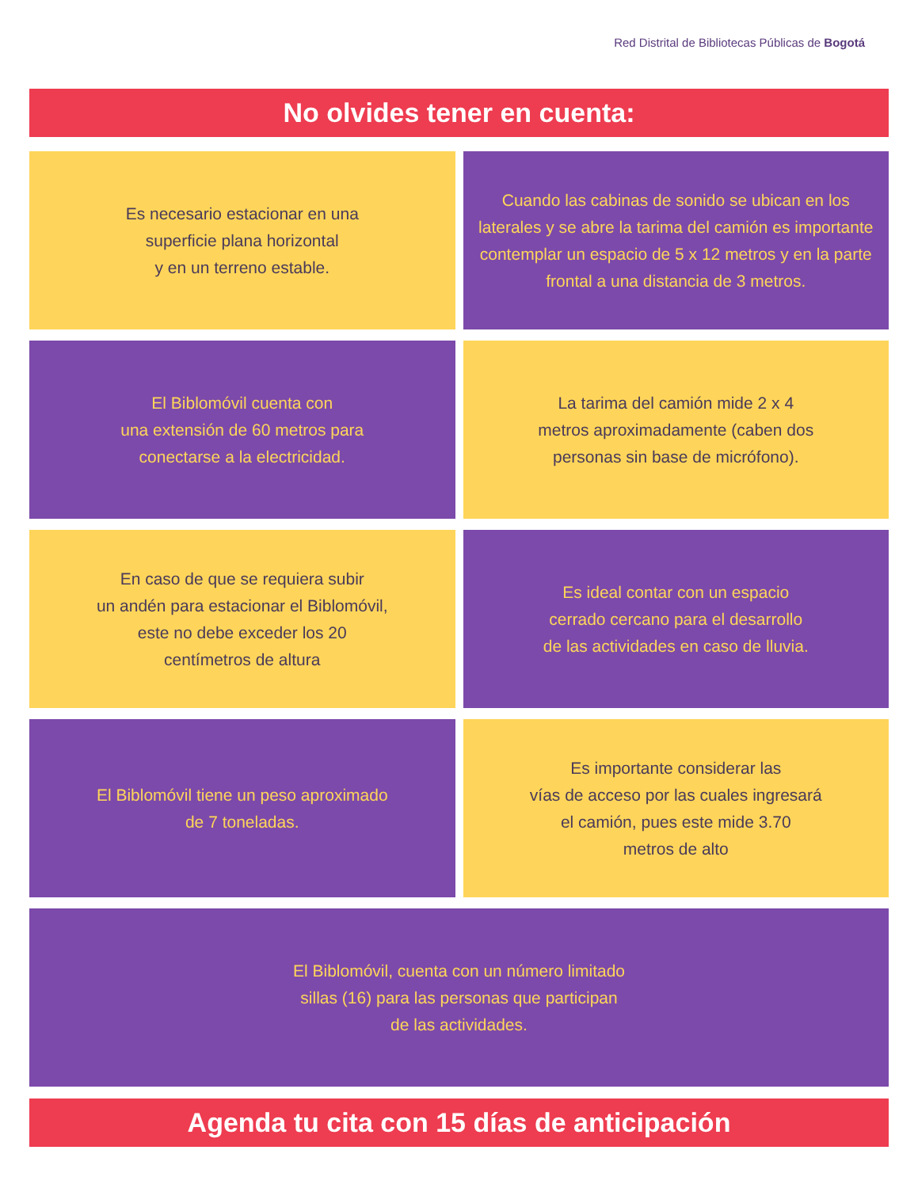Red Distrital de Bibliotecas Públicas de Bogotá
No olvides tener en cuenta:
Es necesario estacionar en una
superficie plana horizontal
y en un terreno estable.
Cuando las cabinas de sonido se ubican en los laterales y se abre la tarima del camión es importante contemplar un espacio de 5 x 12 metros y en la parte frontal a una distancia de 3 metros.
El Biblomóvil cuenta con
una extensión de 60 metros para
conectarse a la electricidad.
La tarima del camión mide 2 x 4
metros aproximadamente (caben dos
personas sin base de micrófono).
En caso de que se requiera subir
un andén para estacionar el Biblomóvil,
este no debe exceder los 20
centímetros de altura
Es ideal contar con un espacio
cerrado cercano para el desarrollo
de las actividades en caso de lluvia.
El Biblomóvil tiene un peso aproximado
de 7 toneladas.
Es importante considerar las
vías de acceso por las cuales ingresará
el camión, pues este mide 3.70
metros de alto
El Biblomóvil, cuenta con un número limitado
sillas (16) para las personas que participan
de las actividades.
Agenda tu cita con 15 días de anticipación